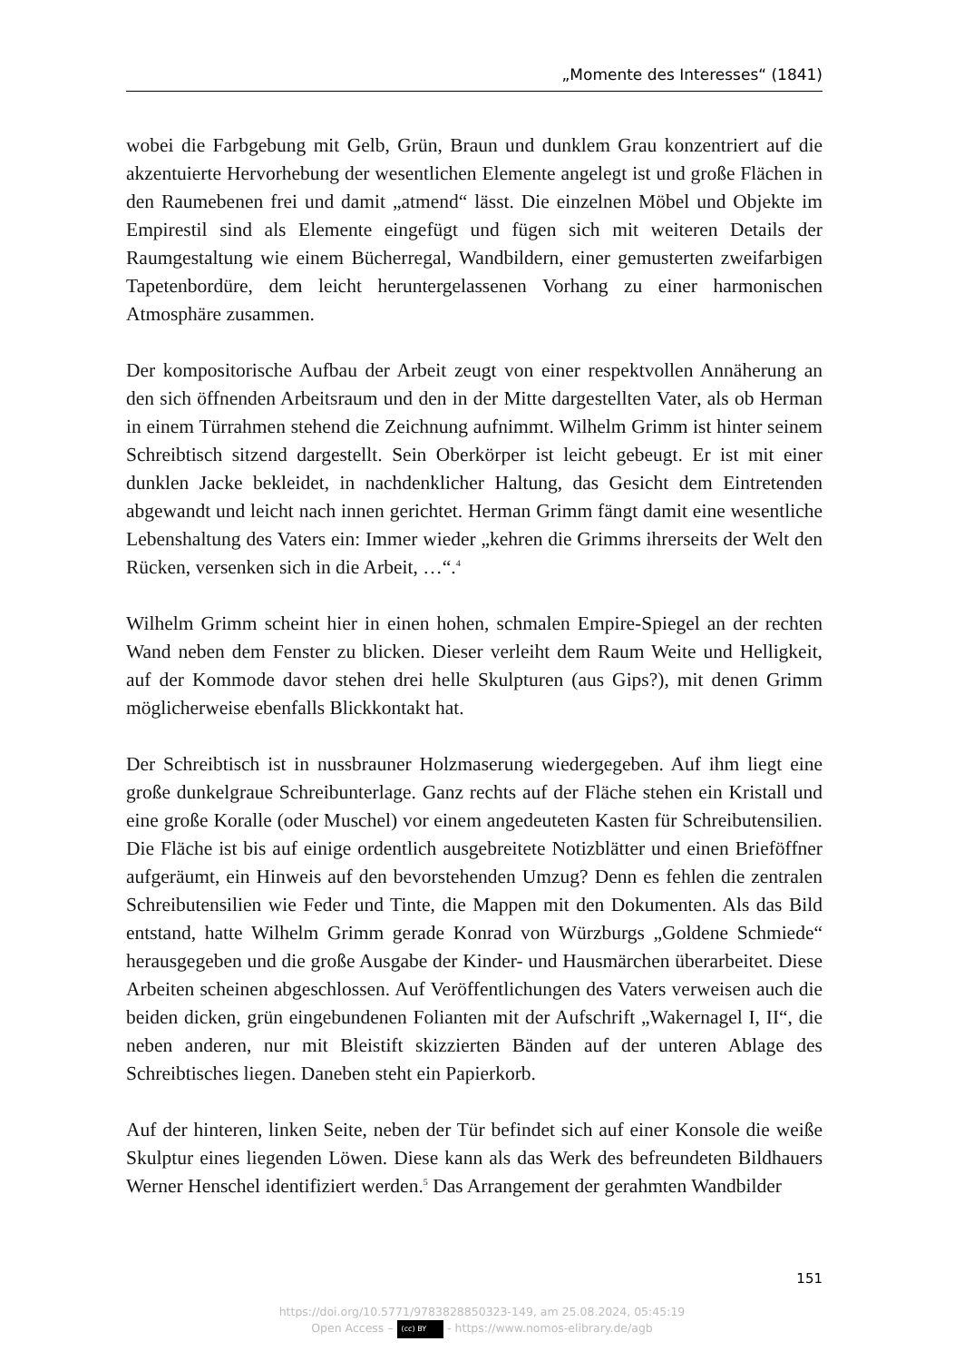„Momente des Interesses“ (1841)
wobei die Farbgebung mit Gelb, Grün, Braun und dunklem Grau konzentriert auf die akzentuierte Hervorhebung der wesentlichen Elemente angelegt ist und große Flächen in den Raumebenen frei und damit „atmend“ lässt. Die einzelnen Möbel und Objekte im Empirestil sind als Elemente eingefügt und fügen sich mit weiteren Details der Raumgestaltung wie einem Bücherregal, Wandbildern, einer gemusterten zweifarbigen Tapetenbordüre, dem leicht heruntergelassenen Vorhang zu einer harmonischen Atmosphäre zusammen.
Der kompositorische Aufbau der Arbeit zeugt von einer respektvollen Annäherung an den sich öffnenden Arbeitsraum und den in der Mitte dargestellten Vater, als ob Herman in einem Türrahmen stehend die Zeichnung aufnimmt. Wilhelm Grimm ist hinter seinem Schreibtisch sitzend dargestellt. Sein Oberkörper ist leicht gebeugt. Er ist mit einer dunklen Jacke bekleidet, in nachdenklicher Haltung, das Gesicht dem Eintretenden abgewandt und leicht nach innen gerichtet. Herman Grimm fängt damit eine wesentliche Lebenshaltung des Vaters ein: Immer wieder „kehren die Grimms ihrerseits der Welt den Rücken, versenken sich in die Arbeit, …“.<sup>4</sup>
Wilhelm Grimm scheint hier in einen hohen, schmalen Empire-Spiegel an der rechten Wand neben dem Fenster zu blicken. Dieser verleiht dem Raum Weite und Helligkeit, auf der Kommode davor stehen drei helle Skulpturen (aus Gips?), mit denen Grimm möglicherweise ebenfalls Blickkontakt hat.
Der Schreibtisch ist in nussbrauner Holzmaserung wiedergegeben. Auf ihm liegt eine große dunkelgraue Schreibunterlage. Ganz rechts auf der Fläche stehen ein Kristall und eine große Koralle (oder Muschel) vor einem angedeuteten Kasten für Schreibutensilien. Die Fläche ist bis auf einige ordentlich ausgebreitete Notizblätter und einen Brieföffner aufgeräumt, ein Hinweis auf den bevorstehenden Umzug? Denn es fehlen die zentralen Schreibutensilien wie Feder und Tinte, die Mappen mit den Dokumenten. Als das Bild entstand, hatte Wilhelm Grimm gerade Konrad von Würzburgs „Goldene Schmiede“ herausgegeben und die große Ausgabe der Kinder- und Hausmärchen überarbeitet. Diese Arbeiten scheinen abgeschlossen. Auf Veröffentlichungen des Vaters verweisen auch die beiden dicken, grün eingebundenen Folianten mit der Aufschrift „Wakernagel I, II“, die neben anderen, nur mit Bleistift skizzierten Bänden auf der unteren Ablage des Schreibtisches liegen. Daneben steht ein Papierkorb.
Auf der hinteren, linken Seite, neben der Tür befindet sich auf einer Konsole die weiße Skulptur eines liegenden Löwen. Diese kann als das Werk des befreundeten Bildhauers Werner Henschel identifiziert werden.<sup>5</sup> Das Arrangement der gerahmten Wandbilder
151
https://doi.org/10.5771/9783828850323-149, am 25.08.2024, 05:45:19
Open Access – (cc) BY - https://www.nomos-elibrary.de/agb